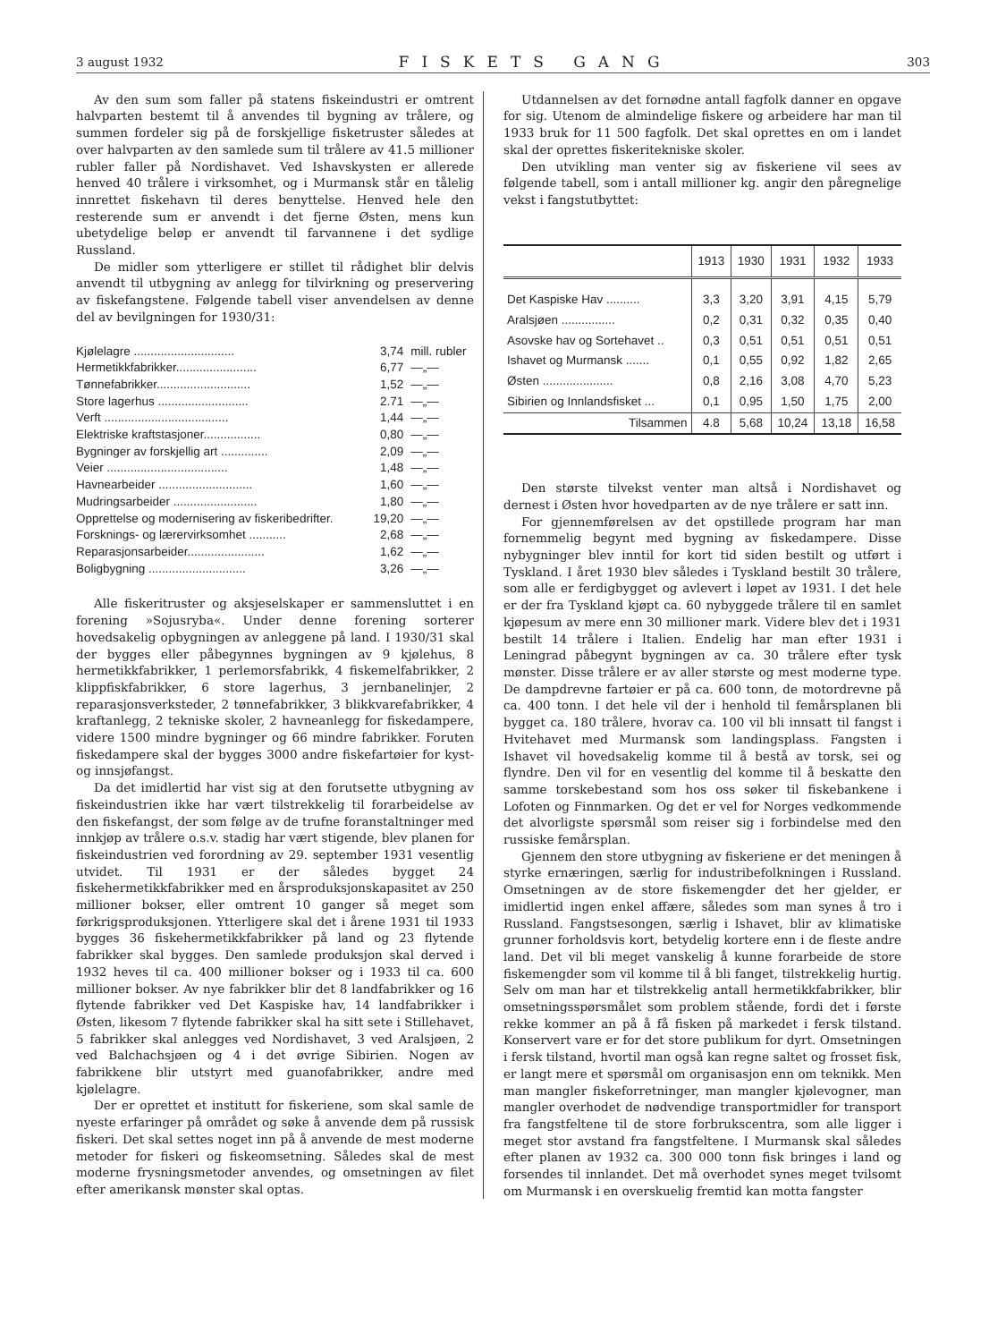3 august 1932 FISKETS GANG 303
Av den sum som faller på statens fiskeindustri er omtrent halvparten bestemt til å anvendes til bygning av trålere, og summen fordeler sig på de forskjellige fisketruster således at over halvparten av den samlede sum til trålere av 41.5 millioner rubler faller på Nordishavet. Ved Ishavskysten er allerede henved 40 trålere i virksomhet, og i Murmansk står en tålelig innrettet fiskehavn til deres benyttelse. Henved hele den resterende sum er anvendt i det fjerne Østen, mens kun ubetydelige beløp er anvendt til farvannene i det sydlige Russland.
De midler som ytterligere er stillet til rådighet blir delvis anvendt til utbygning av anlegg for tilvirkning og preservering av fiskefangstene. Følgende tabell viser anvendelsen av denne del av bevilgningen for 1930/31:
| Kjølelagre .............................. | 3,74 | mill. rubler |
| Hermetikkfabrikker........................ | 6,77 | —„— |
| Tønnefabrikker............................ | 1,52 | —„— |
| Store lagerhus ........................... | 2.71 | —„— |
| Verft ..................................... | 1,44 | —„— |
| Elektriske kraftstasjoner................. | 0,80 | —„— |
| Bygninger av forskjellig art .............. | 2,09 | —„— |
| Veier .................................... | 1,48 | —„— |
| Havnearbeider ............................ | 1,60 | —„— |
| Mudringsarbeider ......................... | 1,80 | —„— |
| Opprettelse og modernisering av fiskeribedrifter. | 19,20 | —„— |
| Forsknings- og lærervirksomhet ........... | 2,68 | —„— |
| Reparasjonsarbeider....................... | 1,62 | —„— |
| Boligbygning ............................. | 3,26 | —„— |
Alle fiskeritruster og aksjeselskaper er sammensluttet i en forening »Sojusryba«. Under denne forening sorterer hovedsakelig opbygningen av anleggene på land. I 1930/31 skal der bygges eller påbegynnes bygningen av 9 kjølehus, 8 hermetikkfabrikker, 1 perlemorsfabrikk, 4 fiskemelfabrikker, 2 klippfiskfabrikker, 6 store lagerhus, 3 jernbanelinjer, 2 reparasjonsverksteder, 2 tønnefabrikker, 3 blikkvarefabrikker, 4 kraftanlegg, 2 tekniske skoler, 2 havneanlegg for fiskedampere, videre 1500 mindre bygninger og 66 mindre fabrikker. Foruten fiskedampere skal der bygges 3000 andre fiskefartøier for kyst- og innsjøfangst.
Da det imidlertid har vist sig at den forutsette utbygning av fiskeindustrien ikke har vært tilstrekkelig til forarbeidelse av den fiskefangst, der som følge av de trufne foranstaltninger med innkjøp av trålere o.s.v. stadig har vært stigende, blev planen for fiskeindustrien ved forordning av 29. september 1931 vesentlig utvidet. Til 1931 er der således bygget 24 fiskehermetikkfabrikker med en årsproduksjonskapasitet av 250 millioner bokser, eller omtrent 10 ganger så meget som førkrigsproduksjonen. Ytterligere skal det i årene 1931 til 1933 bygges 36 fiskehermetikkfabrikker på land og 23 flytende fabrikker skal bygges. Den samlede produksjon skal derved i 1932 heves til ca. 400 millioner bokser og i 1933 til ca. 600 millioner bokser. Av nye fabrikker blir det 8 landfabrikker og 16 flytende fabrikker ved Det Kaspiske hav, 14 landfabrikker i Østen, likesom 7 flytende fabrikker skal ha sitt sete i Stillehavet, 5 fabrikker skal anlegges ved Nordishavet, 3 ved Aralsjøen, 2 ved Balchachsjøen og 4 i det øvrige Sibirien. Nogen av fabrikkene blir utstyrt med guanofabrikker, andre med kjølelagre.
Der er oprettet et institutt for fiskeriene, som skal samle de nyeste erfaringer på området og søke å anvende dem på russisk fiskeri. Det skal settes noget inn på å anvende de mest moderne metoder for fiskeri og fiskeomsetning. Således skal de mest moderne frysningsmetoder anvendes, og omsetningen av filet efter amerikansk mønster skal optas.
Utdannelsen av det fornødne antall fagfolk danner en opgave for sig. Utenom de almindelige fiskere og arbeidere har man til 1933 bruk for 11 500 fagfolk. Det skal oprettes en om i landet skal der oprettes fiskeritekniske skoler.
Den utvikling man venter sig av fiskeriene vil sees av følgende tabell, som i antall millioner kg. angir den påregnelige vekst i fangstutbyttet:
| | 1913 | 1930 | 1931 | 1932 | 1933 |
| --- | --- | --- | --- | --- | --- |
| Det Kaspiske Hav .......... | 3,3 | 3,20 | 3,91 | 4,15 | 5,79 |
| Aralsjøen ................ | 0,2 | 0,31 | 0,32 | 0,35 | 0,40 |
| Asovske hav og Sortehavet .. | 0,3 | 0,51 | 0,51 | 0,51 | 0,51 |
| Ishavet og Murmansk ....... | 0,1 | 0,55 | 0,92 | 1,82 | 2,65 |
| Østen ..................... | 0,8 | 2,16 | 3,08 | 4,70 | 5,23 |
| Sibirien og Innlandsfisket ... | 0,1 | 0,95 | 1,50 | 1,75 | 2,00 |
| Tilsammen | 4.8 | 5,68 | 10,24 | 13,18 | 16,58 |
Den største tilvekst venter man altså i Nordishavet og dernest i Østen hvor hovedparten av de nye trålere er satt inn.
For gjennemførelsen av det opstillede program har man fornemmelig begynt med bygning av fiskedampere. Disse nybygninger blev inntil for kort tid siden bestilt og utført i Tyskland. I året 1930 blev således i Tyskland bestilt 30 trålere, som alle er ferdigbygget og avlevert i løpet av 1931. I det hele er der fra Tyskland kjøpt ca. 60 nybyggede trålere til en samlet kjøpesum av mere enn 30 millioner mark. Videre blev det i 1931 bestilt 14 trålere i Italien. Endelig har man efter 1931 i Leningrad påbegynt bygningen av ca. 30 trålere efter tysk mønster. Disse trålere er av aller største og mest moderne type. De dampdrevne fartøier er på ca. 600 tonn, de motordrevne på ca. 400 tonn. I det hele vil der i henhold til femårsplanen bli bygget ca. 180 trålere, hvorav ca. 100 vil bli innsatt til fangst i Hvitehavet med Murmansk som landingsplass. Fangsten i Ishavet vil hovedsakelig komme til å bestå av torsk, sei og flyndre. Den vil for en vesentlig del komme til å beskatte den samme torskebestand som hos oss søker til fiskebankene i Lofoten og Finnmarken. Og det er vel for Norges vedkommende det alvorligste spørsmål som reiser sig i forbindelse med den russiske femårsplan.
Gjennem den store utbygning av fiskeriene er det meningen å styrke ernæringen, særlig for industribefolkningen i Russland. Omsetningen av de store fiskemengder det her gjelder, er imidlertid ingen enkel affære, således som man synes å tro i Russland. Fangstsesongen, særlig i Ishavet, blir av klimatiske grunner forholdsvis kort, betydelig kortere enn i de fleste andre land. Det vil bli meget vanskelig å kunne forarbeide de store fiskemengder som vil komme til å bli fanget, tilstrekkelig hurtig. Selv om man har et tilstrekkelig antall hermetikkfabrikker, blir omsetningsspørsmålet som problem stående, fordi det i første rekke kommer an på å få fisken på markedet i fersk tilstand. Konservert vare er for det store publikum for dyrt. Omsetningen i fersk tilstand, hvortil man også kan regne saltet og frosset fisk, er langt mere et spørsmål om organisasjon enn om teknikk. Men man mangler fiskeforretninger, man mangler kjølevogner, man mangler overhodet de nødvendige transportmidler for transport fra fangstfeltene til de store forbrukscentra, som alle ligger i meget stor avstand fra fangstfeltene. I Murmansk skal således efter planen av 1932 ca. 300 000 tonn fisk bringes i land og forsendes til innlandet. Det må overhodet synes meget tvilsomt om Murmansk i en overskuelig fremtid kan motta fangster